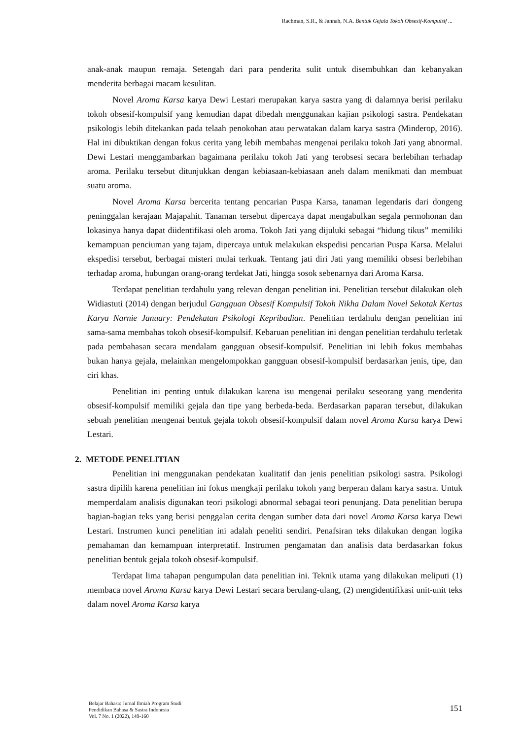Rachman, S.R., & Jannah, N.A. Bentuk Gejala Tokoh Obsesif-Kompulsif ...
anak-anak maupun remaja. Setengah dari para penderita sulit untuk disembuhkan dan kebanyakan menderita berbagai macam kesulitan.
Novel Aroma Karsa karya Dewi Lestari merupakan karya sastra yang di dalamnya berisi perilaku tokoh obsesif-kompulsif yang kemudian dapat dibedah menggunakan kajian psikologi sastra. Pendekatan psikologis lebih ditekankan pada telaah penokohan atau perwatakan dalam karya sastra (Minderop, 2016). Hal ini dibuktikan dengan fokus cerita yang lebih membahas mengenai perilaku tokoh Jati yang abnormal. Dewi Lestari menggambarkan bagaimana perilaku tokoh Jati yang terobsesi secara berlebihan terhadap aroma. Perilaku tersebut ditunjukkan dengan kebiasaan-kebiasaan aneh dalam menikmati dan membuat suatu aroma.
Novel Aroma Karsa bercerita tentang pencarian Puspa Karsa, tanaman legendaris dari dongeng peninggalan kerajaan Majapahit. Tanaman tersebut dipercaya dapat mengabulkan segala permohonan dan lokasinya hanya dapat diidentifikasi oleh aroma. Tokoh Jati yang dijuluki sebagai “hidung tikus” memiliki kemampuan penciuman yang tajam, dipercaya untuk melakukan ekspedisi pencarian Puspa Karsa. Melalui ekspedisi tersebut, berbagai misteri mulai terkuak. Tentang jati diri Jati yang memiliki obsesi berlebihan terhadap aroma, hubungan orang-orang terdekat Jati, hingga sosok sebenarnya dari Aroma Karsa.
Terdapat penelitian terdahulu yang relevan dengan penelitian ini. Penelitian tersebut dilakukan oleh Widiastuti (2014) dengan berjudul Gangguan Obsesif Kompulsif Tokoh Nikha Dalam Novel Sekotak Kertas Karya Narnie January: Pendekatan Psikologi Kepribadian. Penelitian terdahulu dengan penelitian ini sama-sama membahas tokoh obsesif-kompulsif. Kebaruan penelitian ini dengan penelitian terdahulu terletak pada pembahasan secara mendalam gangguan obsesif-kompulsif. Penelitian ini lebih fokus membahas bukan hanya gejala, melainkan mengelompokkan gangguan obsesif-kompulsif berdasarkan jenis, tipe, dan ciri khas.
Penelitian ini penting untuk dilakukan karena isu mengenai perilaku seseorang yang menderita obsesif-kompulsif memiliki gejala dan tipe yang berbeda-beda. Berdasarkan paparan tersebut, dilakukan sebuah penelitian mengenai bentuk gejala tokoh obsesif-kompulsif dalam novel Aroma Karsa karya Dewi Lestari.
2. METODE PENELITIAN
Penelitian ini menggunakan pendekatan kualitatif dan jenis penelitian psikologi sastra. Psikologi sastra dipilih karena penelitian ini fokus mengkaji perilaku tokoh yang berperan dalam karya sastra. Untuk memperdalam analisis digunakan teori psikologi abnormal sebagai teori penunjang. Data penelitian berupa bagian-bagian teks yang berisi penggalan cerita dengan sumber data dari novel Aroma Karsa karya Dewi Lestari. Instrumen kunci penelitian ini adalah peneliti sendiri. Penafsiran teks dilakukan dengan logika pemahaman dan kemampuan interpretatif. Instrumen pengamatan dan analisis data berdasarkan fokus penelitian bentuk gejala tokoh obsesif-kompulsif.
Terdapat lima tahapan pengumpulan data penelitian ini. Teknik utama yang dilakukan meliputi (1) membaca novel Aroma Karsa karya Dewi Lestari secara berulang-ulang, (2) mengidentifikasi unit-unit teks dalam novel Aroma Karsa karya
Belajar Bahasa: Jurnal Ilmiah Program Studi
Pendidikan Bahasa & Sastra Indonesia
Vol. 7 No. 1 (2022), 149-160
151